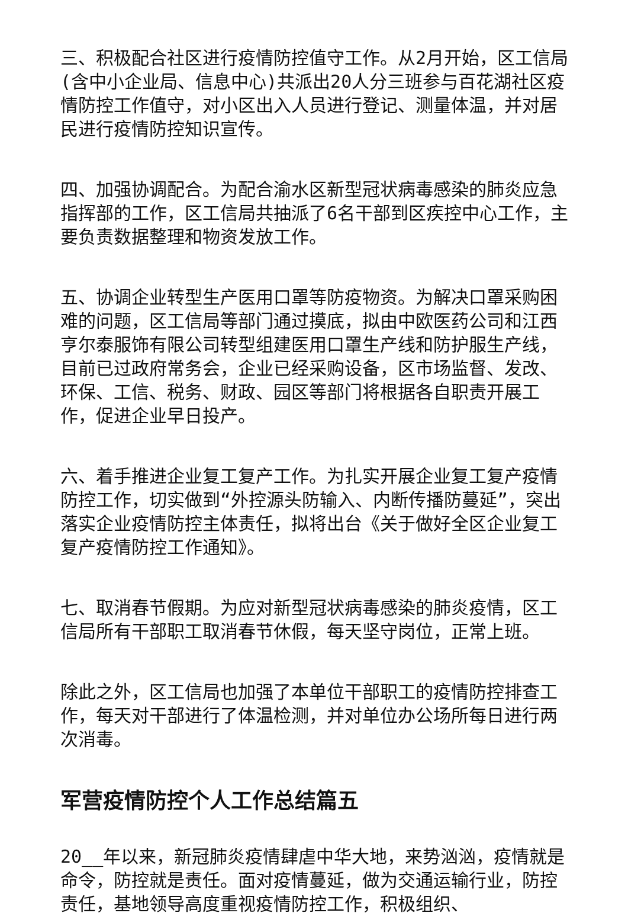三、积极配合社区进行疫情防控值守工作。从2月开始，区工信局(含中小企业局、信息中心)共派出20人分三班参与百花湖社区疫情防控工作值守，对小区出入人员进行登记、测量体温，并对居民进行疫情防控知识宣传。
四、加强协调配合。为配合渝水区新型冠状病毒感染的肺炎应急指挥部的工作，区工信局共抽派了6名干部到区疾控中心工作，主要负责数据整理和物资发放工作。
五、协调企业转型生产医用口罩等防疫物资。为解决口罩采购困难的问题，区工信局等部门通过摸底，拟由中欧医药公司和江西亨尔泰服饰有限公司转型组建医用口罩生产线和防护服生产线，目前已过政府常务会，企业已经采购设备，区市场监督、发改、环保、工信、税务、财政、园区等部门将根据各自职责开展工作，促进企业早日投产。
六、着手推进企业复工复产工作。为扎实开展企业复工复产疫情防控工作，切实做到“外控源头防输入、内断传播防蔓延”，突出落实企业疫情防控主体责任，拟将出台《关于做好全区企业复工复产疫情防控工作通知》。
七、取消春节假期。为应对新型冠状病毒感染的肺炎疫情，区工信局所有干部职工取消春节休假，每天坚守岗位，正常上班。
除此之外，区工信局也加强了本单位干部职工的疫情防控排查工作，每天对干部进行了体温检测，并对单位办公场所每日进行两次消毒。
军营疫情防控个人工作总结篇五
20__年以来，新冠肺炎疫情肆虐中华大地，来势汹汹，疫情就是命令，防控就是责任。面对疫情蔓延，做为交通运输行业，防控责任，基地领导高度重视疫情防控工作，积极组织、